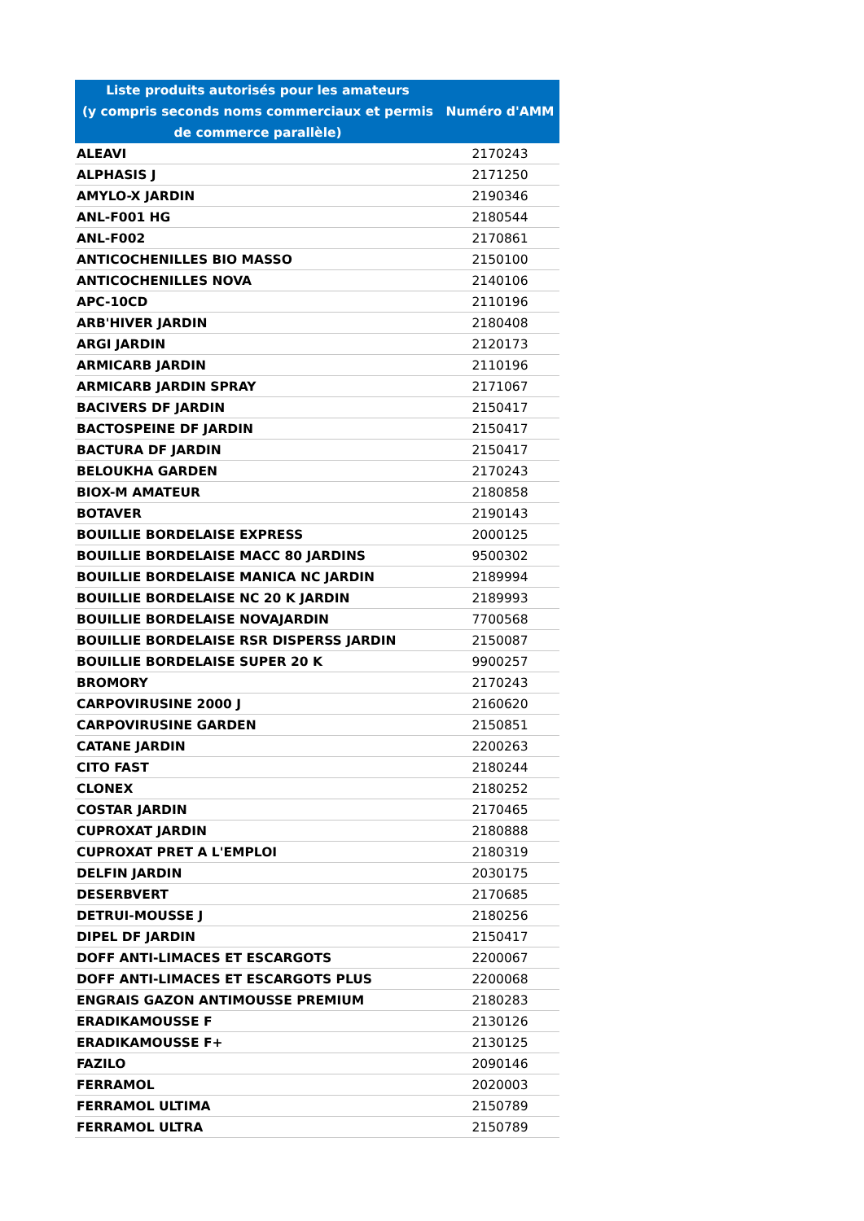| Liste produits autorisés pour les amateurs (y compris seconds noms commerciaux et permis de commerce parallèle) | Numéro d'AMM |
| --- | --- |
| ALEAVI | 2170243 |
| ALPHASIS J | 2171250 |
| AMYLO-X JARDIN | 2190346 |
| ANL-F001 HG | 2180544 |
| ANL-F002 | 2170861 |
| ANTICOCHENILLES BIO MASSO | 2150100 |
| ANTICOCHENILLES NOVA | 2140106 |
| APC-10CD | 2110196 |
| ARB'HIVER JARDIN | 2180408 |
| ARGI JARDIN | 2120173 |
| ARMICARB JARDIN | 2110196 |
| ARMICARB JARDIN SPRAY | 2171067 |
| BACIVERS DF JARDIN | 2150417 |
| BACTOSPEINE DF JARDIN | 2150417 |
| BACTURA DF JARDIN | 2150417 |
| BELOUKHA GARDEN | 2170243 |
| BIOX-M AMATEUR | 2180858 |
| BOTAVER | 2190143 |
| BOUILLIE BORDELAISE EXPRESS | 2000125 |
| BOUILLIE BORDELAISE MACC 80 JARDINS | 9500302 |
| BOUILLIE BORDELAISE MANICA NC JARDIN | 2189994 |
| BOUILLIE BORDELAISE NC 20 K JARDIN | 2189993 |
| BOUILLIE BORDELAISE NOVAJARDIN | 7700568 |
| BOUILLIE BORDELAISE RSR DISPERSS JARDIN | 2150087 |
| BOUILLIE BORDELAISE SUPER 20 K | 9900257 |
| BROMORY | 2170243 |
| CARPOVIRUSINE 2000 J | 2160620 |
| CARPOVIRUSINE GARDEN | 2150851 |
| CATANE JARDIN | 2200263 |
| CITO FAST | 2180244 |
| CLONEX | 2180252 |
| COSTAR JARDIN | 2170465 |
| CUPROXAT JARDIN | 2180888 |
| CUPROXAT PRET A L'EMPLOI | 2180319 |
| DELFIN JARDIN | 2030175 |
| DESERBVERT | 2170685 |
| DETRUI-MOUSSE J | 2180256 |
| DIPEL DF JARDIN | 2150417 |
| DOFF ANTI-LIMACES ET ESCARGOTS | 2200067 |
| DOFF ANTI-LIMACES ET ESCARGOTS PLUS | 2200068 |
| ENGRAIS GAZON ANTIMOUSSE PREMIUM | 2180283 |
| ERADIKAMOUSSE F | 2130126 |
| ERADIKAMOUSSE F+ | 2130125 |
| FAZILO | 2090146 |
| FERRAMOL | 2020003 |
| FERRAMOL ULTIMA | 2150789 |
| FERRAMOL ULTRA | 2150789 |